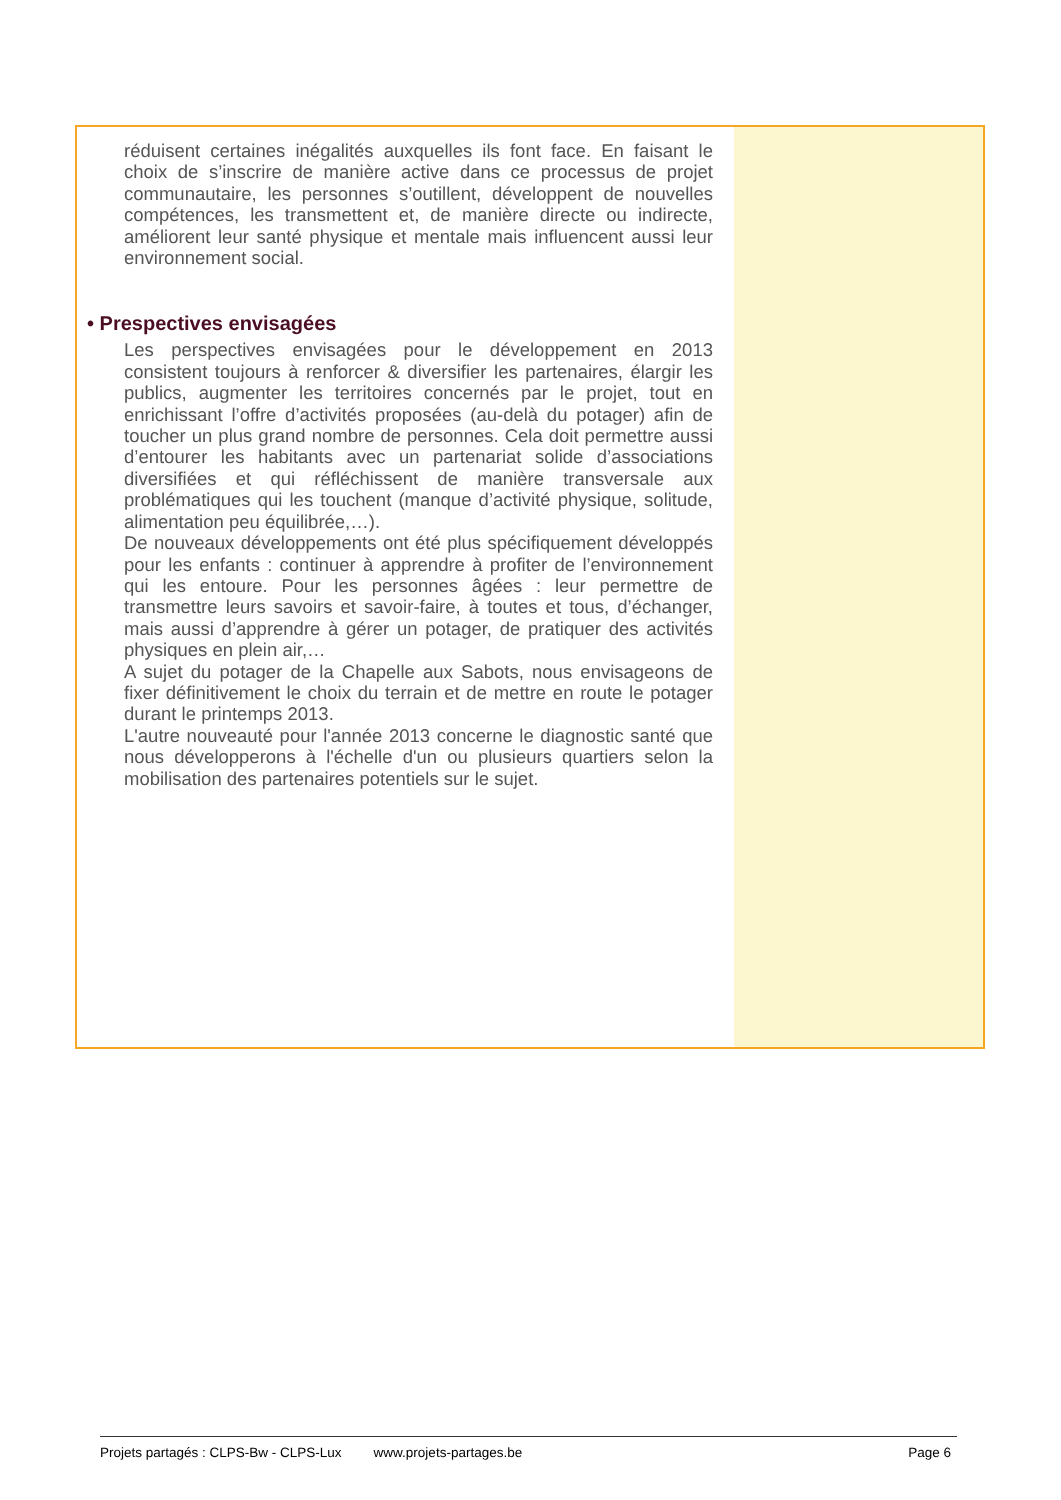réduisent certaines inégalités auxquelles ils font face. En faisant le choix de s’inscrire de manière active dans ce processus de projet communautaire, les personnes s’outillent, développent de nouvelles compétences, les transmettent et, de manière directe ou indirecte, améliorent leur santé physique et mentale mais influencent aussi leur environnement social.
• Prespectives envisagées
Les perspectives envisagées pour le développement en 2013 consistent toujours à renforcer & diversifier les partenaires, élargir les publics, augmenter les territoires concernés par le projet, tout en enrichissant l’offre d’activités proposées (au-delà du potager) afin de toucher un plus grand nombre de personnes. Cela doit permettre aussi d’entourer les habitants avec un partenariat solide d’associations diversifiées et qui réfléchissent de manière transversale aux problématiques qui les touchent (manque d’activité physique, solitude, alimentation peu équilibrée,…).
De nouveaux développements ont été plus spécifiquement développés pour les enfants : continuer à apprendre à profiter de l’environnement qui les entoure. Pour les personnes âgées : leur permettre de transmettre leurs savoirs et savoir-faire, à toutes et tous, d’échanger, mais aussi d’apprendre à gérer un potager, de pratiquer des activités physiques en plein air,…
A sujet du potager de la Chapelle aux Sabots, nous envisageons de fixer définitivement le choix du terrain et de mettre en route le potager durant le printemps 2013.
L'autre nouveauté pour l'année 2013 concerne le diagnostic santé que nous développerons à l'échelle d'un ou plusieurs quartiers selon la mobilisation des partenaires potentiels sur le sujet.
Projets partagés : CLPS-Bw - CLPS-Lux www.projets-partages.be Page 6